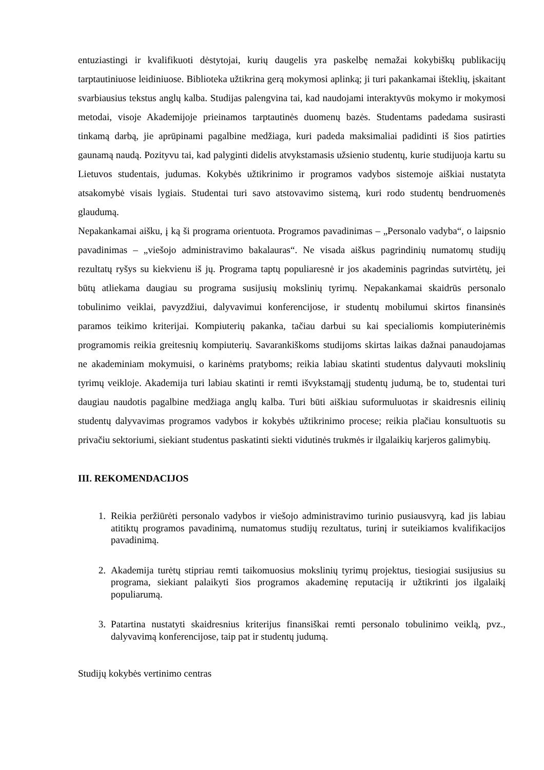entuziastingi ir kvalifikuoti dėstytojai, kurių daugelis yra paskelbę nemažai kokybiškų publikacijų tarptautiniuose leidiniuose. Biblioteka užtikrina gerą mokymosi aplinką; ji turi pakankamai išteklių, įskaitant svarbiausius tekstus anglų kalba. Studijas palengvina tai, kad naudojami interaktyvūs mokymo ir mokymosi metodai, visoje Akademijoje prieinamos tarptautinės duomenų bazės. Studentams padedama susirasti tinkamą darbą, jie aprūpinami pagalbine medžiaga, kuri padeda maksimaliai padidinti iš šios patirties gaunamą naudą. Pozityvu tai, kad palyginti didelis atvykstamasis užsienio studentų, kurie studijuoja kartu su Lietuvos studentais, judumas. Kokybės užtikrinimo ir programos vadybos sistemoje aiškiai nustatyta atsakomybė visais lygiais. Studentai turi savo atstovavimo sistemą, kuri rodo studentų bendruomenės glaudumą.
Nepakankamai aišku, į ką ši programa orientuota. Programos pavadinimas – „Personalo vadyba“, o laipsnio pavadinimas – „viešojo administravimo bakalauras“. Ne visada aiškus pagrindinių numatomų studijų rezultatų ryšys su kiekvienu iš jų. Programa taptų populiaresnė ir jos akademinis pagrindas sutvirtėtų, jei būtų atliekama daugiau su programa susijusių mokslinių tyrimų. Nepakankamai skaidrūs personalo tobulinimo veiklai, pavyzdžiui, dalyvavimui konferencijose, ir studentų mobilumui skirtos finansinės paramos teikimo kriterijai. Kompiuterių pakanka, tačiau darbui su kai specialiomis kompiuterinėmis programomis reikia greitesnių kompiuterių. Savarankiškoms studijoms skirtas laikas dažnai panaudojamas ne akademiniam mokymuisi, o karinėms pratyboms; reikia labiau skatinti studentus dalyvauti mokslinių tyrimų veikloje. Akademija turi labiau skatinti ir remti išvykstamąjį studentų judumą, be to, studentai turi daugiau naudotis pagalbine medžiaga anglų kalba. Turi būti aiškiau suformuluotas ir skaidresnis eilinių studentų dalyvavimas programos vadybos ir kokybės užtikrinimo procese; reikia plačiau konsultuotis su privačiu sektoriumi, siekiant studentus paskatinti siekti vidutinės trukmės ir ilgalaikių karjeros galimybių.
III. REKOMENDACIJOS
1. Reikia peržiūrėti personalo vadybos ir viešojo administravimo turinio pusiausvyrą, kad jis labiau atitiktų programos pavadinimą, numatomus studijų rezultatus, turinį ir suteikiamos kvalifikacijos pavadinimą.
2. Akademija turėtų stipriau remti taikomuosius mokslinių tyrimų projektus, tiesiogiai susijusius su programa, siekiant palaikyti šios programos akademinę reputaciją ir užtikrinti jos ilgalaikį populiarumą.
3. Patartina nustatyti skaidresnius kriterijus finansiškai remti personalo tobulinimo veiklą, pvz., dalyvavimą konferencijose, taip pat ir studentų judumą.
Studijų kokybės vertinimo centras